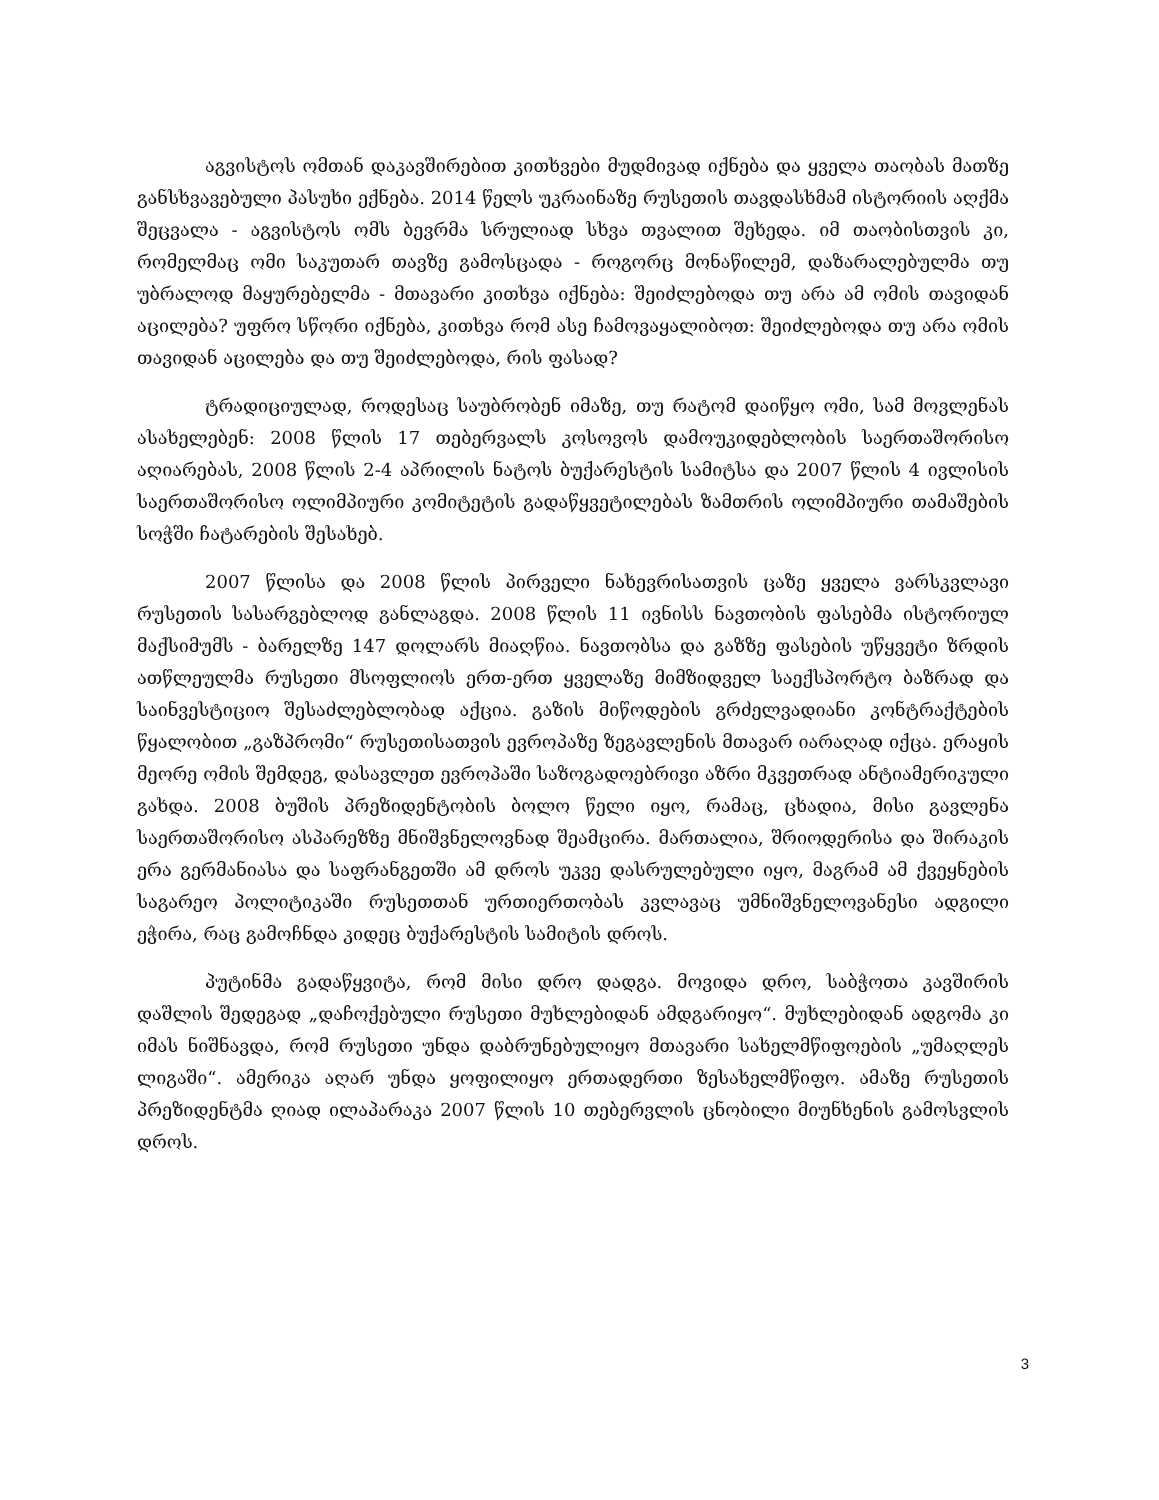აგვისტოს ომთან დაკავშირებით კითხვები მუდმივად იქნება და ყველა თაობას მათზე განსხვავებული პასუხი ექნება. 2014 წელს უკრაინაზე რუსეთის თავდასხმამ ისტორიის აღქმა შეცვალა - აგვისტოს ომს ბევრმა სრულიად სხვა თვალით შეხედა. იმ თაობისთვის კი, რომელმაც ომი საკუთარ თავზე გამოსცადა - როგორც მონაწილემ, დაზარალებულმა თუ უბრალოდ მაყურებელმა - მთავარი კითხვა იქნება: შეიძლებოდა თუ არა ამ ომის თავიდან აცილება? უფრო სწორი იქნება, კითხვა რომ ასე ჩამოვაყალიბოთ: შეიძლებოდა თუ არა ომის თავიდან აცილება და თუ შეიძლებოდა, რის ფასად?
ტრადიციულად, როდესაც საუბრობენ იმაზე, თუ რატომ დაიწყო ომი, სამ მოვლენას ასახელებენ: 2008 წლის 17 თებერვალს კოსოვოს დამოუკიდებლობის საერთაშორისო აღიარებას, 2008 წლის 2-4 აპრილის ნატოს ბუქარესტის სამიტსა და 2007 წლის 4 ივლისის საერთაშორისო ოლიმპიური კომიტეტის გადაწყვეტილებას ზამთრის ოლიმპიური თამაშების სოჭში ჩატარების შესახებ.
2007 წლისა და 2008 წლის პირველი ნახევრისათვის ცაზე ყველა ვარსკვლავი რუსეთის სასარგებლოდ განლაგდა. 2008 წლის 11 ივნისს ნავთობის ფასებმა ისტორიულ მაქსიმუმს - ბარელზე 147 დოლარს მიაღწია. ნავთობსა და გაზზე ფასების უწყვეტი ზრდის ათწლეულმა რუსეთი მსოფლიოს ერთ-ერთ ყველაზე მიმზიდველ საექსპორტო ბაზრად და საინვესტიციო შესაძლებლობად აქცია. გაზის მიწოდების გრძელვადიანი კონტრაქტების წყალობით „გაზპრომი“ რუსეთისათვის ევროპაზე ზეგავლენის მთავარ იარაღად იქცა. ერაყის მეორე ომის შემდეგ, დასავლეთ ევროპაში საზოგადოებრივი აზრი მკვეთრად ანტიამერიკული გახდა. 2008 ბუშის პრეზიდენტობის ბოლო წელი იყო, რამაც, ცხადია, მისი გავლენა საერთაშორისო ასპარეზზე მნიშვნელოვნად შეამცირა. მართალია, შრიოდერისა და შირაკის ერა გერმანიასა და საფრანგეთში ამ დროს უკვე დასრულებული იყო, მაგრამ ამ ქვეყნების საგარეო პოლიტიკაში რუსეთთან ურთიერთობას კვლავაც უმნიშვნელოვანესი ადგილი ეჭირა, რაც გამოჩნდა კიდეც ბუქარესტის სამიტის დროს.
პუტინმა გადაწყვიტა, რომ მისი დრო დადგა. მოვიდა დრო, საბჭოთა კავშირის დაშლის შედეგად „დაჩოქებული რუსეთი მუხლებიდან ამდგარიყო“. მუხლებიდან ადგომა კი იმას ნიშნავდა, რომ რუსეთი უნდა დაბრუნებულიყო მთავარი სახელმწიფოების „უმაღლეს ლიგაში“. ამერიკა აღარ უნდა ყოფილიყო ერთადერთი ზესახელმწიფო. ამაზე რუსეთის პრეზიდენტმა ღიად ილაპარაკა 2007 წლის 10 თებერვლის ცნობილი მიუნხენის გამოსვლის დროს.
3